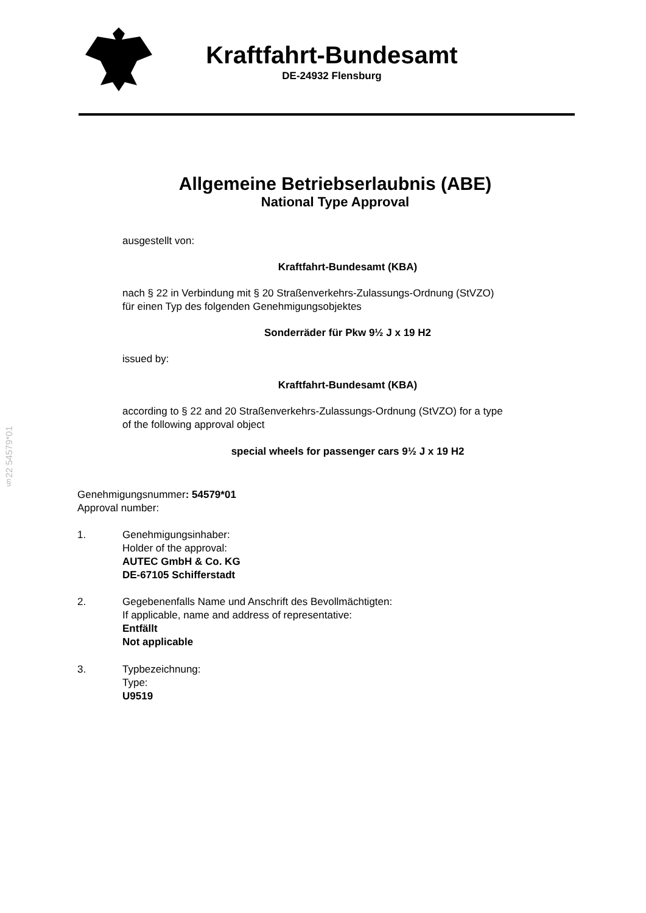Kraftfahrt-Bundesamt
DE-24932 Flensburg
Allgemeine Betriebserlaubnis (ABE)
National Type Approval
ausgestellt von:
Kraftfahrt-Bundesamt (KBA)
nach § 22 in Verbindung mit § 20 Straßenverkehrs-Zulassungs-Ordnung (StVZO)
für einen Typ des folgenden Genehmigungsobjektes
Sonderräder für Pkw 9½ J x 19 H2
issued by:
Kraftfahrt-Bundesamt (KBA)
according to § 22 and 20 Straßenverkehrs-Zulassungs-Ordnung (StVZO) for a type
of the following approval object
special wheels for passenger cars 9½ J x 19 H2
§22 54579*01
Genehmigungsnummer: 54579*01
Approval number:
1. Genehmigungsinhaber:
Holder of the approval:
AUTEC GmbH & Co. KG
DE-67105 Schifferstadt
2. Gegebenenfalls Name und Anschrift des Bevollmächtigten:
If applicable, name and address of representative:
Entfällt
Not applicable
3. Typbezeichnung:
Type:
U9519